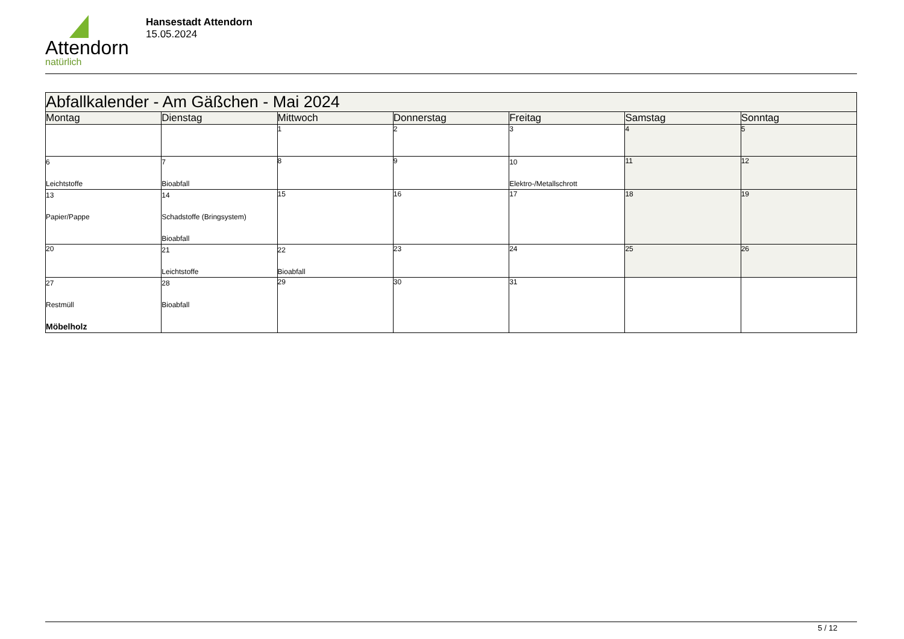Attendorn
natürlich
Hansestadt Attendorn
15.05.2024
| Abfallkalender - Am Gäßchen - Mai 2024 | | | | | | |
| --- | --- | --- | --- | --- | --- | --- |
| Montag | Dienstag | Mittwoch | Donnerstag | Freitag | Samstag | Sonntag |
| | | 1 | 2 | 3 | 4 | 5 |
| 6 Leichtstoffe | 7 Bioabfall | 8 | 9 | 10 Elektro-/Metallschrott | 11 | 12 |
| 13 Papier/Pappe | 14 Schadstoffe (Bringsystem) Bioabfall | 15 | 16 | 17 | 18 | 19 |
| 20 | 21 Leichtstoffe | 22 Bioabfall | 23 | 24 | 25 | 26 |
| 27 Restmüll Möbelholz | 28 Bioabfall | 29 | 30 | 31 | | |
5 / 12